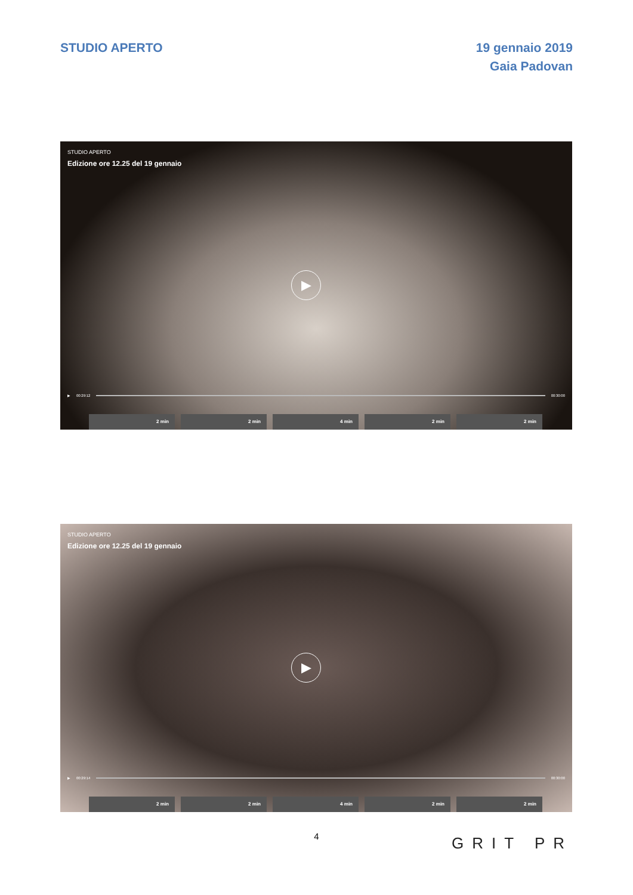STUDIO APERTO 19 gennaio 2019
Gaia Padovan
STUDIO APERTO
Edizione ore 12.25 del 19 gennaio
▶
▶ 00:29:12 00:30:00
2 min 2 min 4 min 2 min 2 min
STUDIO APERTO
Edizione ore 12.25 del 19 gennaio
▶
▶ 00:29:14 00:30:00
2 min 2 min 4 min 2 min 2 min
4 GRIT PR